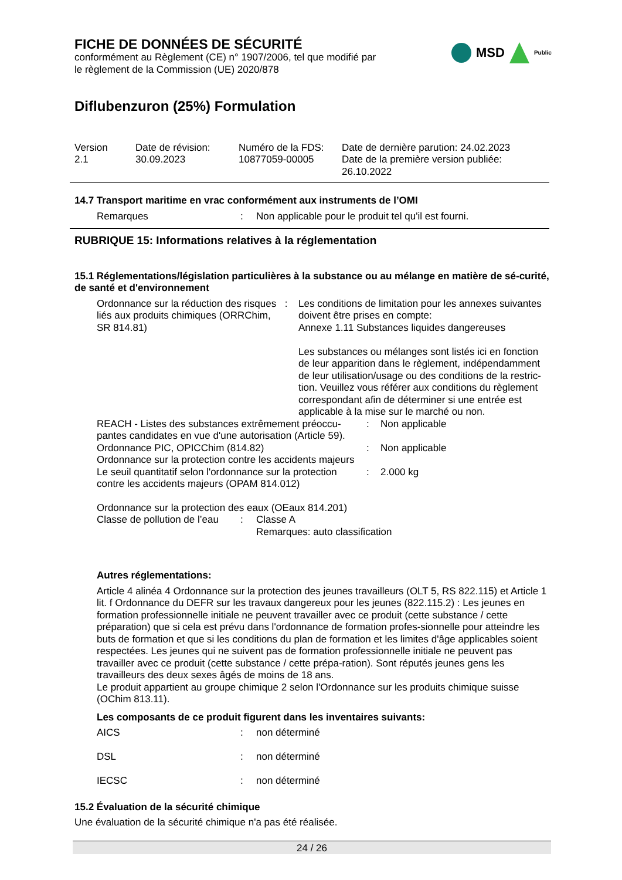MSD
Public
FICHE DE DONNÉES DE SÉCURITÉ
conformément au Règlement (CE) n° 1907/2006, tel que modifié par
le règlement de la Commission (UE) 2020/878
Diflubenzuron (25%) Formulation
| Version 2.1 | Date de révision: 30.09.2023 | Numéro de la FDS: 10877059-00005 | Date de dernière parution: 24.02.2023 Date de la première version publiée: 26.10.2022 |
14.7 Transport maritime en vrac conformément aux instruments de l’OMI
| Remarques | : | Non applicable pour le produit tel qu'il est fourni. |
RUBRIQUE 15: Informations relatives à la réglementation
15.1 Réglementations/législation particulières à la substance ou au mélange en matière de sé-curité, de santé et d'environnement
| Ordonnance sur la réduction des risques liés aux produits chimiques (ORRChim, SR 814.81) | : | Les conditions de limitation pour les annexes suivantes doivent être prises en compte: Annexe 1.11 Substances liquides dangereuses Les substances ou mélanges sont listés ici en fonction de leur apparition dans le règlement, indépendamment de leur utilisation/usage ou des conditions de la restric-tion. Veuillez vous référer aux conditions du règlement correspondant afin de déterminer si une entrée est applicable à la mise sur le marché ou non. |
| REACH - Listes des substances extrêmement préoccu-pantes candidates en vue d'une autorisation (Article 59). | : | Non applicable |
| Ordonnance PIC, OPICChim (814.82) | : | Non applicable |
| Ordonnance sur la protection contre les accidents majeurs | | |
| Le seuil quantitatif selon l'ordonnance sur la protection contre les accidents majeurs (OPAM 814.012) | : | 2.000 kg |
Ordonnance sur la protection des eaux (OEaux 814.201)
| Classe de pollution de l’eau | : | Classe A Remarques: auto classification |
Autres réglementations:
Article 4 alinéa 4 Ordonnance sur la protection des jeunes travailleurs (OLT 5, RS 822.115) et Article 1 lit. f Ordonnance du DEFR sur les travaux dangereux pour les jeunes (822.115.2) : Les jeunes en formation professionnelle initiale ne peuvent travailler avec ce produit (cette substance / cette préparation) que si cela est prévu dans l'ordonnance de formation profes-sionnelle pour atteindre les buts de formation et que si les conditions du plan de formation et les limites d'âge applicables soient respectées. Les jeunes qui ne suivent pas de formation professionnelle initiale ne peuvent pas travailler avec ce produit (cette substance / cette prépa-ration). Sont réputés jeunes gens les travailleurs des deux sexes âgés de moins de 18 ans.
Le produit appartient au groupe chimique 2 selon l'Ordonnance sur les produits chimique suisse (OChim 813.11).
Les composants de ce produit figurent dans les inventaires suivants:
| AICS | : | non déterminé |
| DSL | : | non déterminé |
| IECSC | : | non déterminé |
15.2 Évaluation de la sécurité chimique
Une évaluation de la sécurité chimique n'a pas été réalisée.
24 / 26